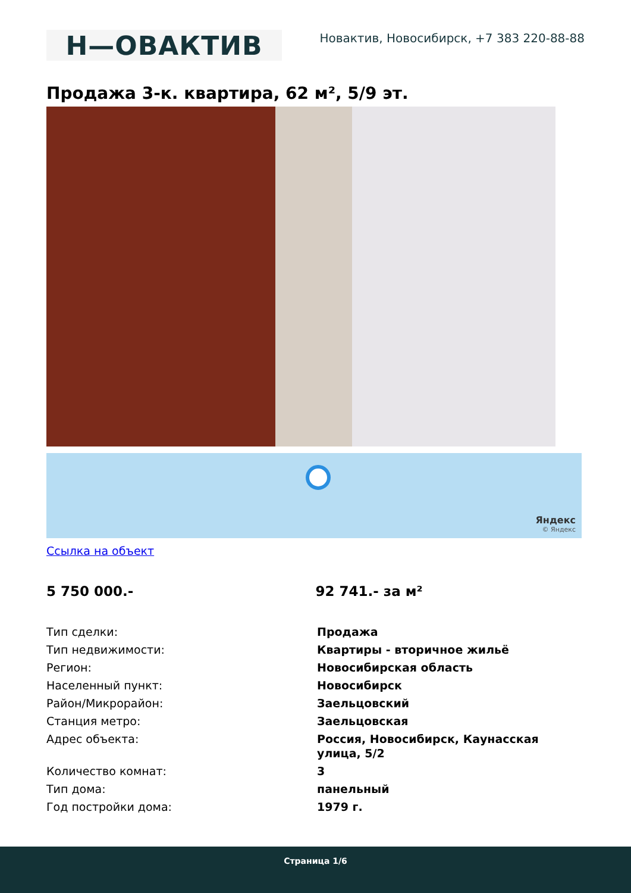Н—ОВАКТИВ
Новактив, Новосибирск, +7 383 220-88-88
Продажа 3-к. квартира, 62 м², 5/9 эт.
Яндекс
© Яндекс
Ссылка на объект
5 750 000.- 92 741.- за м²
| Тип сделки: | Продажа |
| Тип недвижимости: | Квартиры - вторичное жильё |
| Регион: | Новосибирская область |
| Населенный пункт: | Новосибирск |
| Район/Микрорайон: | Заельцовский |
| Станция метро: | Заельцовская |
| Адрес объекта: | Россия, Новосибирск, Каунасская улица, 5/2 |
| Количество комнат: | 3 |
| Тип дома: | панельный |
| Год постройки дома: | 1979 г. |
Страница 1/6